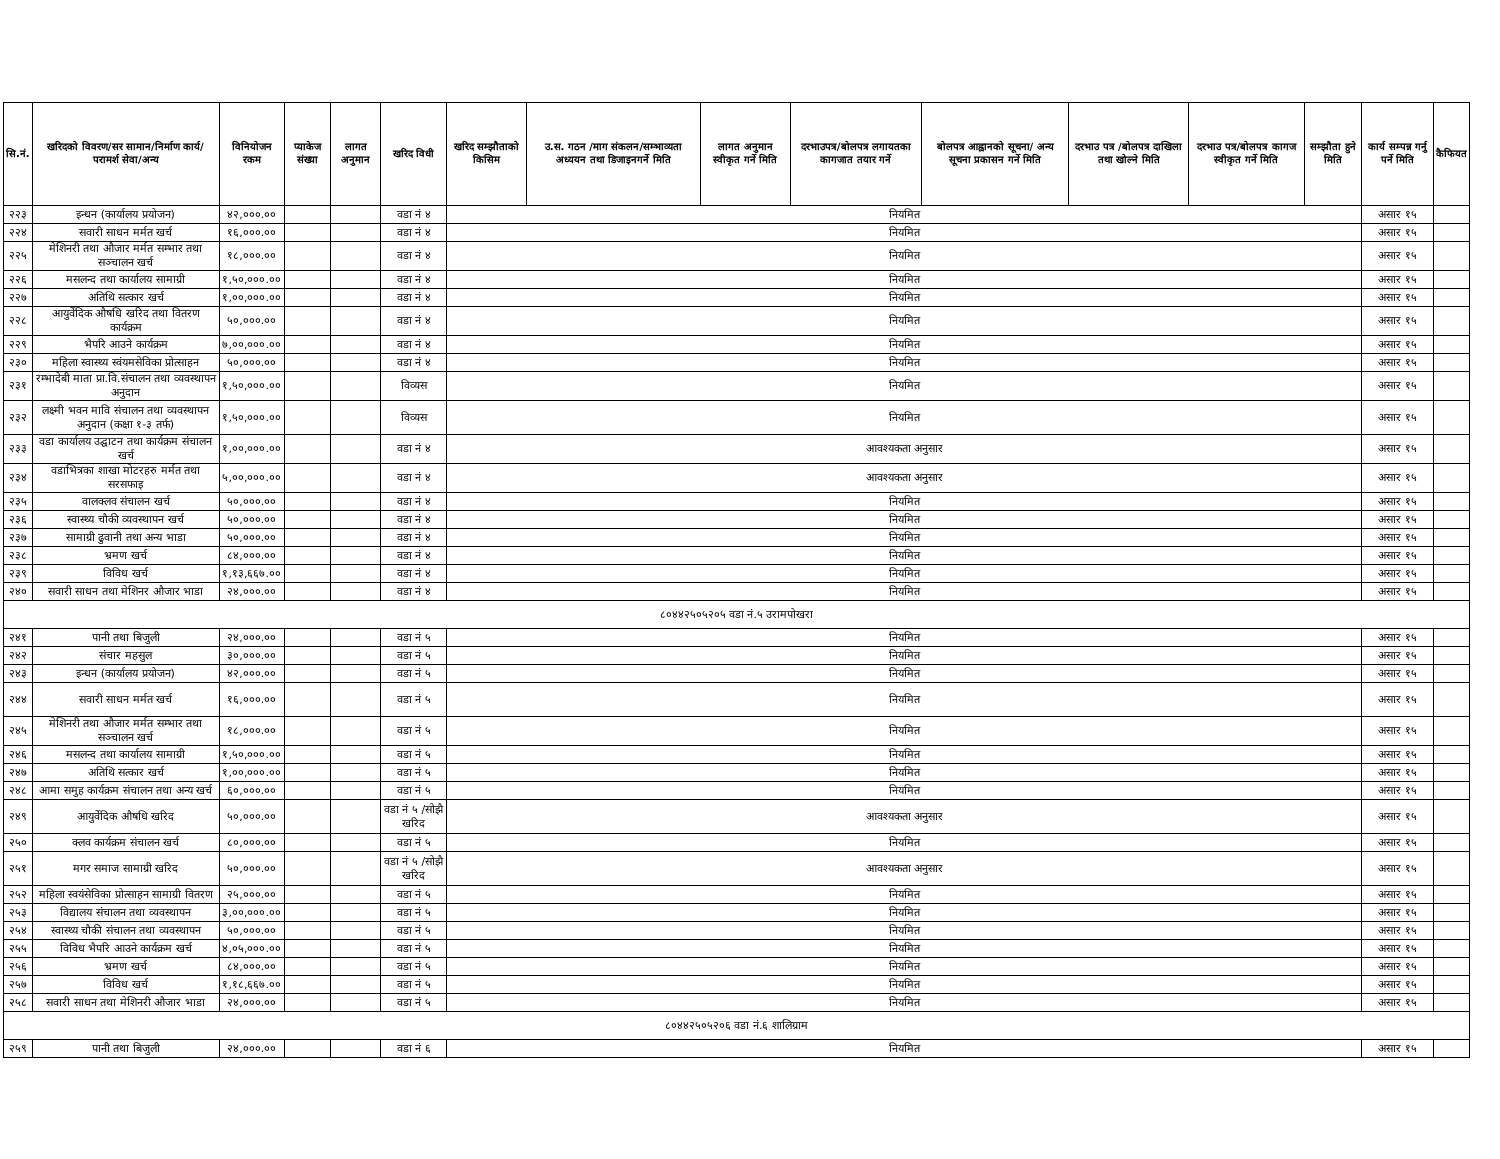| सि.नं. | खरिदको विवरण/सर सामान/निर्माण कार्य/परामर्श सेवा/अन्य | विनियोजन रकम | प्याकेज संख्या | लागत अनुमान | खरिद विधी | खरिद सम्झौताको किसिम | उ.स. गठन /माग संकलन/सम्भाव्यता अध्ययन तथा डिजाइनगर्ने मिति | लागत अनुमान स्वीकृत गर्ने मिति | दरभाउपत्र/बोलपत्र लगायतका कागजात तयार गर्ने | बोलपत्र आह्वानको सूचना/ अन्य सूचना प्रकासन गर्ने मिति | दरभाउ पत्र /बोलपत्र दाखिला तथा खोल्ने मिति | दरभाउ पत्र/बोलपत्र कागज स्वीकृत गर्ने मिति | सम्झौता हुने मिति | कार्य सम्पन्न गर्नु पर्ने मिति | कैफियत |
| --- | --- | --- | --- | --- | --- | --- | --- | --- | --- | --- | --- | --- | --- | --- | --- |
| २२३ | इन्धन (कार्यालय प्रयोजन) | ४२,०००.०० | | | वडा नं ४ | नियमित | | | | | | | | असार १५ | |
| २२४ | सवारी साधन मर्मत खर्च | १६,०००.०० | | | वडा नं ४ | नियमित | | | | | | | | असार १५ | |
| २२५ | मेशिनरी तथा औजार मर्मत सम्भार तथा सञ्चालन खर्च | १८,०००.०० | | | वडा नं ४ | नियमित | | | | | | | | असार १५ | |
| २२६ | मसलन्द तथा कार्यालय सामाग्री | १,५०,०००.०० | | | वडा नं ४ | नियमित | | | | | | | | असार १५ | |
| २२७ | अतिथि सत्कार खर्च | १,००,०००.०० | | | वडा नं ४ | नियमित | | | | | | | | असार १५ | |
| २२८ | आयुर्वेदिक औषधि खरिद तथा वितरण कार्यक्रम | ५०,०००.०० | | | वडा नं ४ | नियमित | | | | | | | | असार १५ | |
| २२९ | भैपरि आउने कार्यक्रम | ७,००,०००.०० | | | वडा नं ४ | नियमित | | | | | | | | असार १५ | |
| २३० | महिला स्वास्थ्य स्वंयमसेविका प्रोत्साहन | ५०,०००.०० | | | वडा नं ४ | नियमित | | | | | | | | असार १५ | |
| २३१ | रम्भादेबी माता प्रा.वि.संचालन तथा व्यवस्थापन अनुदान | १,५०,०००.०० | | | विव्यस | नियमित | | | | | | | | असार १५ | |
| २३२ | लक्ष्मी भवन मावि संचालन तथा व्यवस्थापन अनुदान (कक्षा १-३ तर्फ) | १,५०,०००.०० | | | विव्यस | नियमित | | | | | | | | असार १५ | |
| २३३ | वडा कार्यालय उद्घाटन तथा कार्यक्रम संचालन खर्च | १,००,०००.०० | | | वडा नं ४ | आवश्यकता अनुसार | | | | | | | | असार १५ | |
| २३४ | वडाभित्रका शाखा मोटरहरु मर्मत तथा सरसफाइ | ५,००,०००.०० | | | वडा नं ४ | आवश्यकता अनुसार | | | | | | | | असार १५ | |
| २३५ | वालक्लव संचालन खर्च | ५०,०००.०० | | | वडा नं ४ | नियमित | | | | | | | | असार १५ | |
| २३६ | स्वास्थ्य चौकी व्यवस्थापन खर्च | ५०,०००.०० | | | वडा नं ४ | नियमित | | | | | | | | असार १५ | |
| २३७ | सामाग्री ढुवानी तथा अन्य भाडा | ५०,०००.०० | | | वडा नं ४ | नियमित | | | | | | | | असार १५ | |
| २३८ | भ्रमण खर्च | ८४,०००.०० | | | वडा नं ४ | नियमित | | | | | | | | असार १५ | |
| २३९ | विविध खर्च | १,१३,६६७.०० | | | वडा नं ४ | नियमित | | | | | | | | असार १५ | |
| २४० | सवारी साधन तथा मेशिनर औजार भाडा | २४,०००.०० | | | वडा नं ४ | नियमित | | | | | | | | असार १५ | |
| ८०४४२५०५२०५ वडा नं.५ उरामपोखरा | | | | | | | | | | | | | | | |
| २४१ | पानी तथा बिजुली | २४,०००.०० | | | वडा नं ५ | नियमित | | | | | | | | असार १५ | |
| २४२ | संचार महसुल | ३०,०००.०० | | | वडा नं ५ | नियमित | | | | | | | | असार १५ | |
| २४३ | इन्धन (कार्यालय प्रयोजन) | ४२,०००.०० | | | वडा नं ५ | नियमित | | | | | | | | असार १५ | |
| २४४ | सवारी साधन मर्मत खर्च | १६,०००.०० | | | वडा नं ५ | नियमित | | | | | | | | असार १५ | |
| २४५ | मेशिनरी तथा औजार मर्मत सम्भार तथा सञ्चालन खर्च | १८,०००.०० | | | वडा नं ५ | नियमित | | | | | | | | असार १५ | |
| २४६ | मसलन्द तथा कार्यालय सामाग्री | १,५०,०००.०० | | | वडा नं ५ | नियमित | | | | | | | | असार १५ | |
| २४७ | अतिथि सत्कार खर्च | १,००,०००.०० | | | वडा नं ५ | नियमित | | | | | | | | असार १५ | |
| २४८ | आमा समुह कार्यक्रम संचालन तथा अन्य खर्च | ६०,०००.०० | | | वडा नं ५ | नियमित | | | | | | | | असार १५ | |
| २४९ | आयुर्वेदिक औषधि खरिद | ५०,०००.०० | | | वडा नं ५ /सोझै खरिद | आवश्यकता अनुसार | | | | | | | | असार १५ | |
| २५० | क्लव कार्यक्रम संचालन खर्च | ८०,०००.०० | | | वडा नं ५ | नियमित | | | | | | | | असार १५ | |
| २५१ | मगर समाज सामाग्री खरिद | ५०,०००.०० | | | वडा नं ५ /सोझै खरिद | आवश्यकता अनुसार | | | | | | | | असार १५ | |
| २५२ | महिला स्वयंसेविका प्रोत्साहन सामाग्री वितरण | २५,०००.०० | | | वडा नं ५ | नियमित | | | | | | | | असार १५ | |
| २५३ | विद्यालय संचालन तथा व्यवस्थापन | ३,००,०००.०० | | | वडा नं ५ | नियमित | | | | | | | | असार १५ | |
| २५४ | स्वास्थ्य चौकी संचालन तथा व्यवस्थापन | ५०,०००.०० | | | वडा नं ५ | नियमित | | | | | | | | असार १५ | |
| २५५ | विविध भैपरि आउने कार्यक्रम खर्च | ४,०५,०००.०० | | | वडा नं ५ | नियमित | | | | | | | | असार १५ | |
| २५६ | भ्रमण खर्च | ८४,०००.०० | | | वडा नं ५ | नियमित | | | | | | | | असार १५ | |
| २५७ | विविध खर्च | १,१८,६६७.०० | | | वडा नं ५ | नियमित | | | | | | | | असार १५ | |
| २५८ | सवारी साधन तथा मेशिनरी औजार भाडा | २४,०००.०० | | | वडा नं ५ | नियमित | | | | | | | | असार १५ | |
| ८०४४२५०५२०६ वडा नं.६ शालिग्राम | | | | | | | | | | | | | | | |
| २५९ | पानी तथा बिजुली | २४,०००.०० | | | वडा नं ६ | नियमित | | | | | | | | असार १५ | |